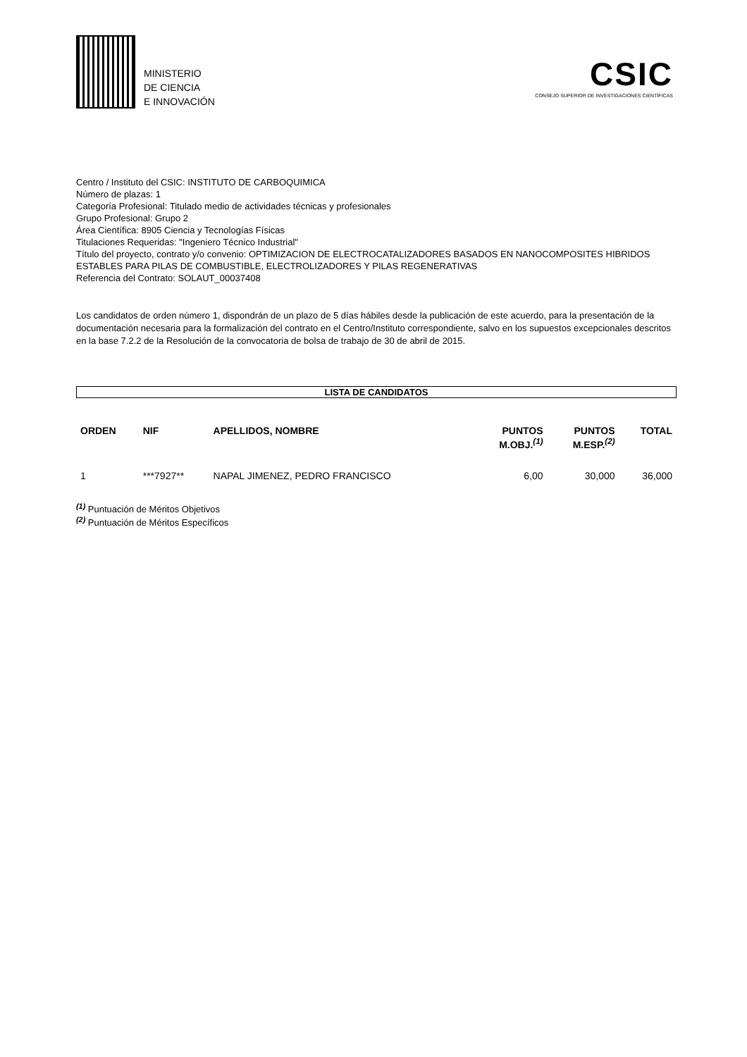MINISTERIO
DE CIENCIA
E INNOVACIÓN
CSIC
CONSEJO SUPERIOR DE INVESTIGACIONES CIENTÍFICAS
Centro / Instituto del CSIC: INSTITUTO DE CARBOQUIMICA
Número de plazas: 1
Categoría Profesional: Titulado medio de actividades técnicas y profesionales
Grupo Profesional: Grupo 2
Área Científica: 8905 Ciencia y Tecnologías Físicas
Titulaciones Requeridas: "Ingeniero Técnico Industrial"
Título del proyecto, contrato y/o convenio: OPTIMIZACION DE ELECTROCATALIZADORES BASADOS EN NANOCOMPOSITES HIBRIDOS ESTABLES PARA PILAS DE COMBUSTIBLE, ELECTROLIZADORES Y PILAS REGENERATIVAS
Referencia del Contrato: SOLAUT_00037408
Los candidatos de orden número 1, dispondrán de un plazo de 5 días hábiles desde la publicación de este acuerdo, para la presentación de la documentación necesaria para la formalización del contrato en el Centro/Instituto correspondiente, salvo en los supuestos excepcionales descritos en la base 7.2.2 de la Resolución de la convocatoria de bolsa de trabajo de 30 de abril de 2015.
LISTA DE CANDIDATOS
| ORDEN | NIF | APELLIDOS, NOMBRE | PUNTOS M.OBJ.<sup>(1)</sup> | PUNTOS M.ESP.<sup>(2)</sup> | TOTAL |
| --- | --- | --- | --- | --- | --- |
| 1 | ***7927** | NAPAL JIMENEZ, PEDRO FRANCISCO | 6,00 | 30,000 | 36,000 |
<sup>(1)</sup> Puntuación de Méritos Objetivos
<sup>(2)</sup> Puntuación de Méritos Específicos